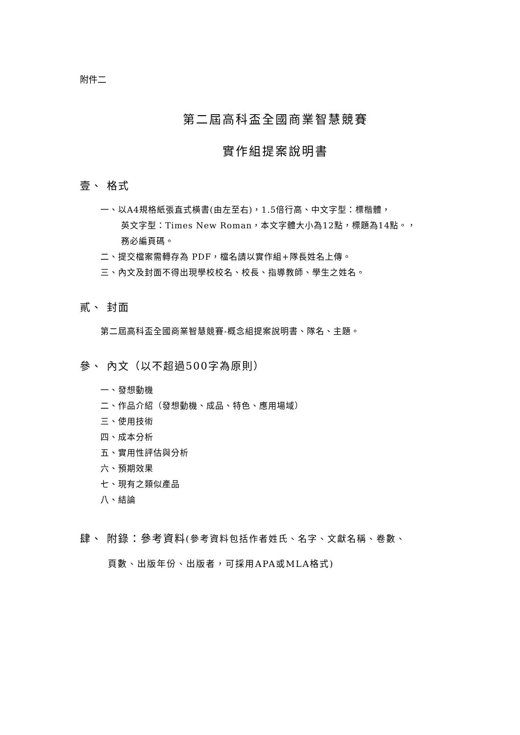附件二
第二屆高科盃全國商業智慧競賽
實作組提案說明書
壹、 格式
一、以A4規格紙張直式橫書(由左至右)，1.5倍行高、中文字型：標楷體，
英文字型：Times New Roman，本文字體大小為12點，標題為14點。，
務必編頁碼。
二、提交檔案需轉存為 PDF，檔名請以實作組+隊長姓名上傳。
三、內文及封面不得出現學校校名、校長、指導教師、學生之姓名。
貳、 封面
第二屆高科盃全國商業智慧競賽-概念組提案說明書、隊名、主題。
參、 內文（以不超過500字為原則）
一、發想動機
二、作品介紹（發想動機、成品、特色、應用場域）
三、使用技術
四、成本分析
五、實用性評估與分析
六、預期效果
七、現有之類似產品
八、結論
肆、 附錄：參考資料(參考資料包括作者姓氏、名字、文獻名稱、卷數、
頁數、出版年份、出版者，可採用APA或MLA格式)